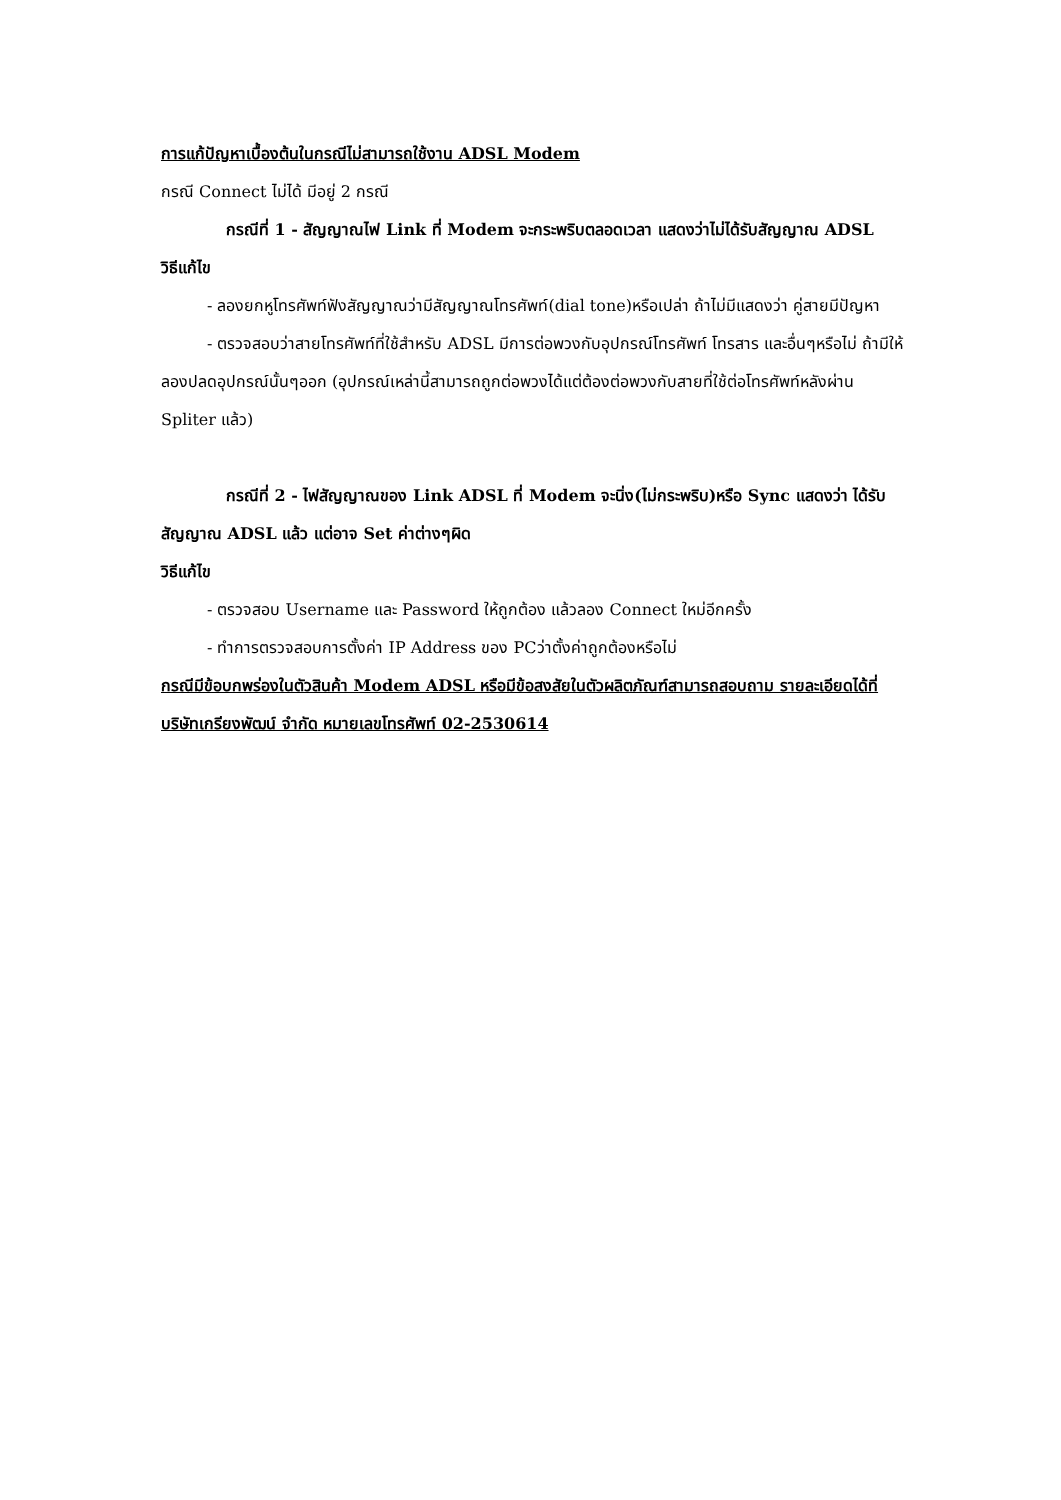การแก้ปัญหาเบื้องต้นในกรณีไม่สามารถใช้งาน ADSL Modem
กรณี Connect ไม่ได้ มีอยู่ 2 กรณี
กรณีที่ 1 - สัญญาณไฟ Link ที่ Modem จะกระพริบตลอดเวลา แสดงว่าไม่ได้รับสัญญาณ ADSL
วิธีแก้ไข
- ลองยกหูโทรศัพท์ฟังสัญญาณว่ามีสัญญาณโทรศัพท์(dial tone)หรือเปล่า ถ้าไม่มีแสดงว่า คู่สายมีปัญหา
- ตรวจสอบว่าสายโทรศัพท์ที่ใช้สำหรับ ADSL มีการต่อพวงกับอุปกรณ์โทรศัพท์ โทรสาร และอื่นๆหรือไม่ ถ้ามีให้ลองปลดอุปกรณ์นั้นๆออก (อุปกรณ์เหล่านี้สามารถถูกต่อพวงได้แต่ต้องต่อพวงกับสายที่ใช้ต่อโทรศัพท์หลังผ่าน Spliter แล้ว)
กรณีที่ 2 - ไฟสัญญาณของ Link ADSL ที่ Modem จะนิ่ง(ไม่กระพริบ)หรือ Sync แสดงว่า ได้รับสัญญาณ ADSL แล้ว แต่อาจ Set ค่าต่างๆผิด
วิธีแก้ไข
- ตรวจสอบ Username และ Password ให้ถูกต้อง แล้วลอง Connect ใหม่อีกครั้ง
- ทำการตรวจสอบการตั้งค่า IP Address ของ PCว่าตั้งค่าถูกต้องหรือไม่
กรณีมีข้อบกพร่องในตัวสินค้า Modem ADSL หรือมีข้อสงสัยในตัวผลิตภัณฑ์สามารถสอบถาม รายละเอียดได้ที่ บริษัทเกรียงพัฒน์ จำกัด หมายเลขโทรศัพท์ 02-2530614